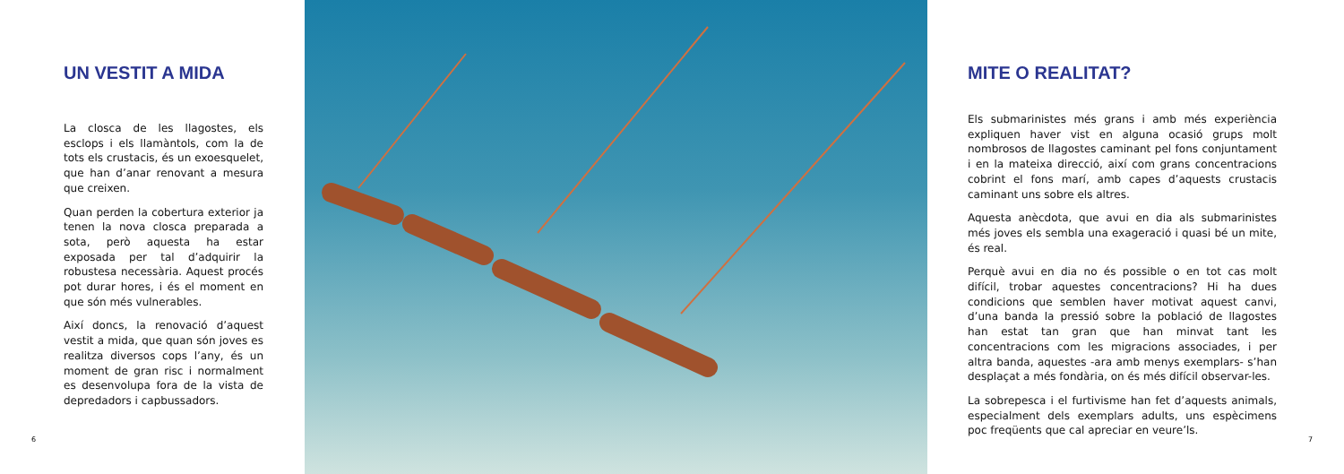UN VESTIT A MIDA
La closca de les llagostes, els esclops i els llamàntols, com la de tots els crustacis, és un exoesquelet, que han d’anar renovant a mesura que creixen.
Quan perden la cobertura exterior ja tenen la nova closca preparada a sota, però aquesta ha estar exposada per tal d’adquirir la robustesa necessària. Aquest procés pot durar hores, i és el moment en que són més vulnerables.
Així doncs, la renovació d’aquest vestit a mida, que quan són joves es realitza diversos cops l’any, és un moment de gran risc i normalment es desenvolupa fora de la vista de depredadors i capbussadors.
6
MITE O REALITAT?
Els submarinistes més grans i amb més experiència expliquen haver vist en alguna ocasió grups molt nombrosos de llagostes caminant pel fons conjuntament i en la mateixa direcció, així com grans concentracions cobrint el fons marí, amb capes d’aquests crustacis caminant uns sobre els altres.
Aquesta anècdota, que avui en dia als submarinistes més joves els sembla una exageració i quasi bé un mite, és real.
Perquè avui en dia no és possible o en tot cas molt difícil, trobar aquestes concentracions? Hi ha dues condicions que semblen haver motivat aquest canvi, d’una banda la pressió sobre la població de llagostes han estat tan gran que han minvat tant les concentracions com les migracions associades, i per altra banda, aquestes -ara amb menys exemplars- s’han desplaçat a més fondària, on és més difícil observar-les.
La sobrepesca i el furtivisme han fet d’aquests animals, especialment dels exemplars adults, uns espècimens poc freqüents que cal apreciar en veure’ls.
7